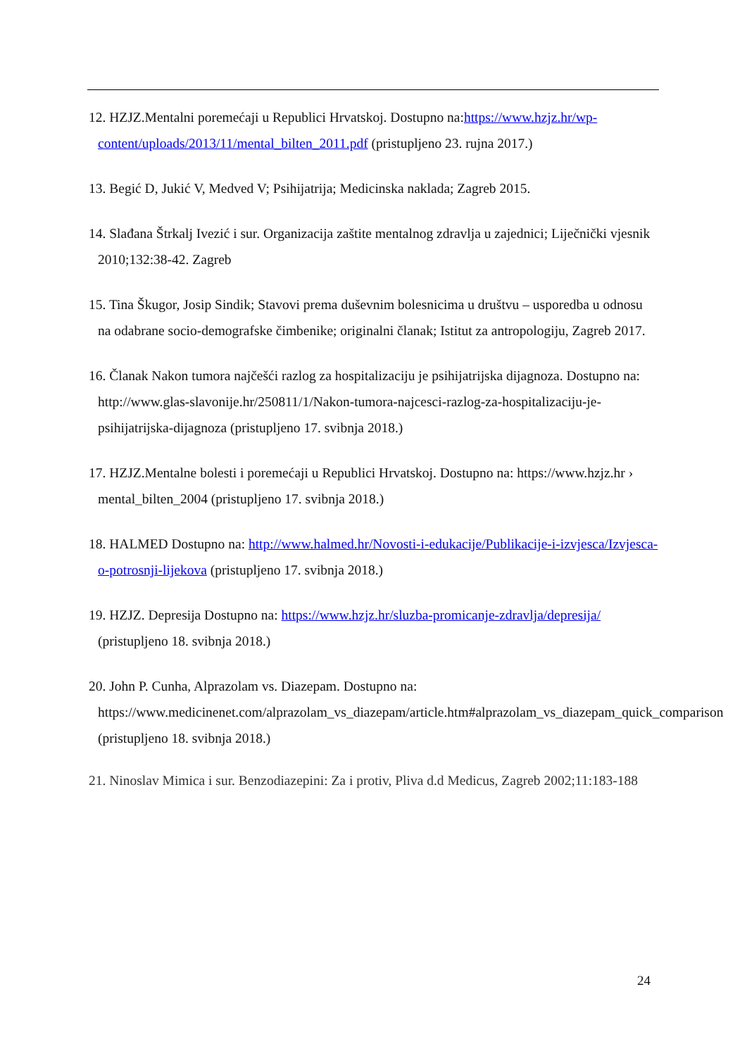12. HZJZ.Mentalni poremećaji u Republici Hrvatskoj. Dostupno na:https://www.hzjz.hr/wp-content/uploads/2013/11/mental_bilten_2011.pdf (pristupljeno 23. rujna 2017.)
13. Begić D, Jukić V, Medved V; Psihijatrija; Medicinska naklada; Zagreb 2015.
14. Slađana Štrkalj Ivezić i sur. Organizacija zaštite mentalnog zdravlja u zajednici; Liječnički vjesnik 2010;132:38-42. Zagreb
15. Tina Škugor, Josip Sindik; Stavovi prema duševnim bolesnicima u društvu – usporedba u odnosu na odabrane socio-demografske čimbenike; originalni članak; Istitut za antropologiju, Zagreb 2017.
16. Članak Nakon tumora najčešći razlog za hospitalizaciju je psihijatrijska dijagnoza. Dostupno na: http://www.glas-slavonije.hr/250811/1/Nakon-tumora-najcesci-razlog-za-hospitalizaciju-je-psihijatrijska-dijagnoza (pristupljeno 17. svibnja 2018.)
17. HZJZ.Mentalne bolesti i poremećaji u Republici Hrvatskoj. Dostupno na: https://www.hzjz.hr › mental_bilten_2004 (pristupljeno 17. svibnja 2018.)
18. HALMED Dostupno na: http://www.halmed.hr/Novosti-i-edukacije/Publikacije-i-izvjesca/Izvjesca-o-potrosnji-lijekova (pristupljeno 17. svibnja 2018.)
19. HZJZ. Depresija Dostupno na: https://www.hzjz.hr/sluzba-promicanje-zdravlja/depresija/ (pristupljeno 18. svibnja 2018.)
20. John P. Cunha, Alprazolam vs. Diazepam. Dostupno na: https://www.medicinenet.com/alprazolam_vs_diazepam/article.htm#alprazolam_vs_diazepam_quick_comparison (pristupljeno 18. svibnja 2018.)
21. Ninoslav Mimica i sur. Benzodiazepini: Za i protiv, Pliva d.d Medicus, Zagreb 2002;11:183-188
24